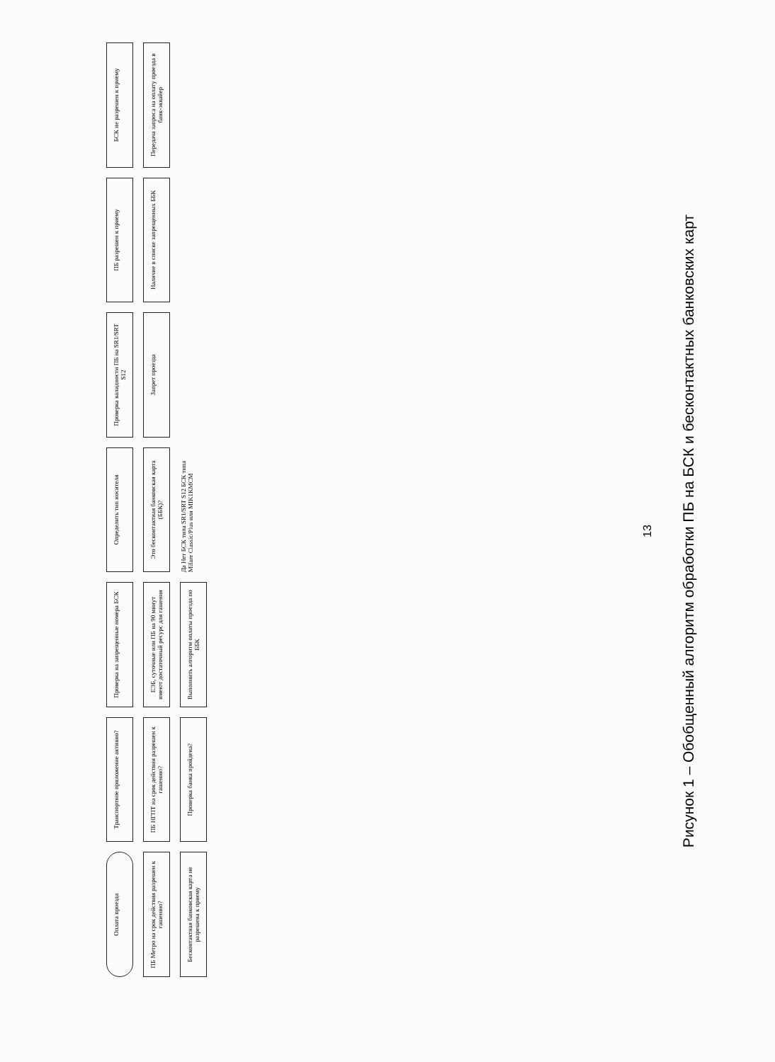Оплата проезда
Транспортное приложение активно?
Проверка на запрещенные номера БСК
Определить тип носителя
Проверка валидности ПБ на SR1/SRT S12
ПБ разрешен к приему
БСК не разрешен к приему
ПБ Метро на срок действия разрешен к гашению?
ПБ НГПТ на срок действия разрешен к гашению?
ЕЭБ, суточные или ПБ на 90 минут имеют достаточный ресурс для гашения
Это бесконтактная банковская карта (ББК)?
Запрет проезда
Наличие в списке запрещенных ББК
Передача запроса на оплату проезда в банк-эквайер
Бесконтактная банковская карта не разрешена к приему
Проверка банка пройдена?
Выполнить алгоритм оплаты проезда по ББК
Да Нет БСК типа SR1/SRT S12 БСК типа Mifare Classic/Plus или MIK1KMCM
13
Рисунок 1 – Обобщенный алгоритм обработки ПБ на БСК и бесконтактных банковских карт